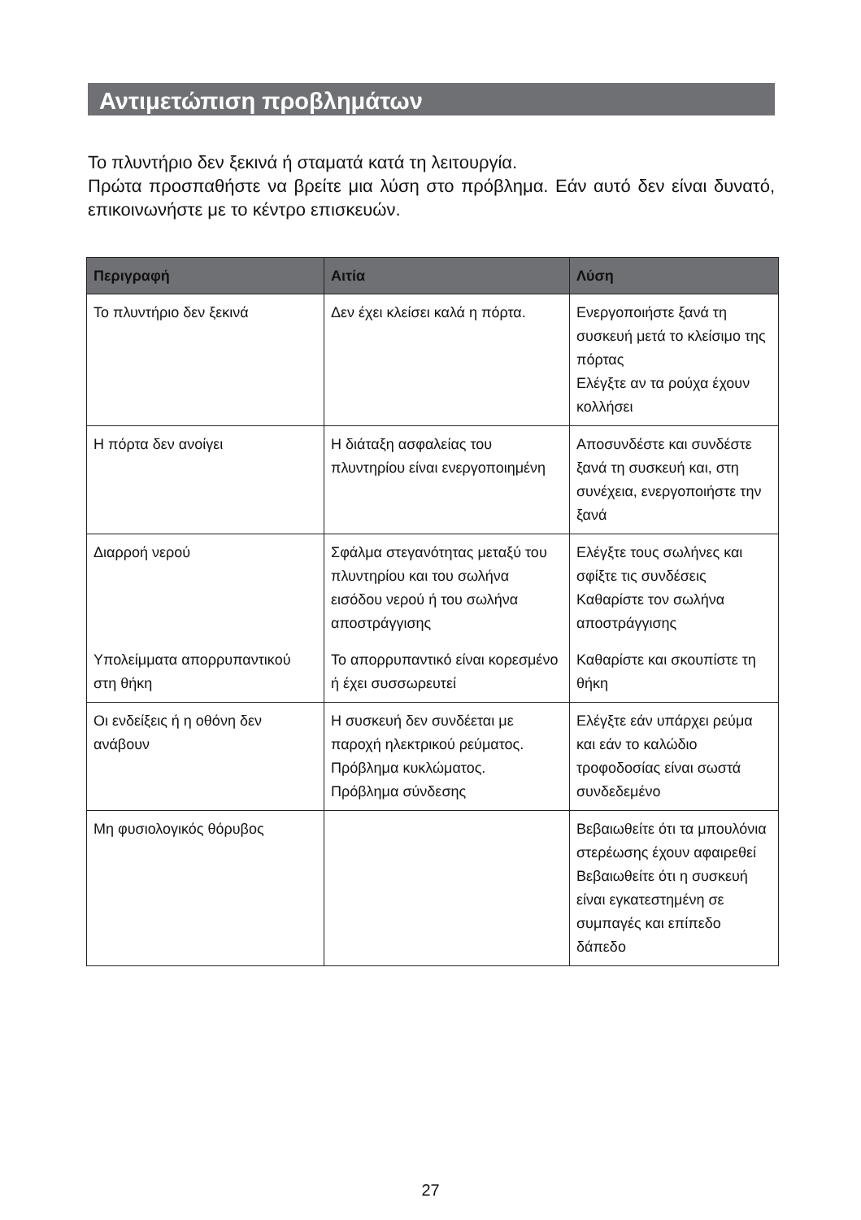Αντιμετώπιση προβλημάτων
Το πλυντήριο δεν ξεκινά ή σταματά κατά τη λειτουργία.
Πρώτα προσπαθήστε να βρείτε μια λύση στο πρόβλημα. Εάν αυτό δεν είναι δυνατό, επικοινωνήστε με το κέντρο επισκευών.
| Περιγραφή | Αιτία | Λύση |
| --- | --- | --- |
| Το πλυντήριο δεν ξεκινά | Δεν έχει κλείσει καλά η πόρτα. | Ενεργοποιήστε ξανά τη συσκευή μετά το κλείσιμο της πόρτας Ελέγξτε αν τα ρούχα έχουν κολλήσει |
| Η πόρτα δεν ανοίγει | Η διάταξη ασφαλείας του πλυντηρίου είναι ενεργοποιημένη | Αποσυνδέστε και συνδέστε ξανά τη συσκευή και, στη συνέχεια, ενεργοποιήστε την ξανά |
| Διαρροή νερού | Σφάλμα στεγανότητας μεταξύ του πλυντηρίου και του σωλήνα εισόδου νερού ή του σωλήνα αποστράγγισης | Ελέγξτε τους σωλήνες και σφίξτε τις συνδέσεις Καθαρίστε τον σωλήνα αποστράγγισης |
| Υπολείμματα απορρυπαντικού στη θήκη | Το απορρυπαντικό είναι κορεσμένο ή έχει συσσωρευτεί | Καθαρίστε και σκουπίστε τη θήκη |
| Οι ενδείξεις ή η οθόνη δεν ανάβουν | Η συσκευή δεν συνδέεται με παροχή ηλεκτρικού ρεύματος. Πρόβλημα κυκλώματος. Πρόβλημα σύνδεσης | Ελέγξτε εάν υπάρχει ρεύμα και εάν το καλώδιο τροφοδοσίας είναι σωστά συνδεδεμένο |
| Μη φυσιολογικός θόρυβος | | Βεβαιωθείτε ότι τα μπουλόνια στερέωσης έχουν αφαιρεθεί Βεβαιωθείτε ότι η συσκευή είναι εγκατεστημένη σε συμπαγές και επίπεδο δάπεδο |
27